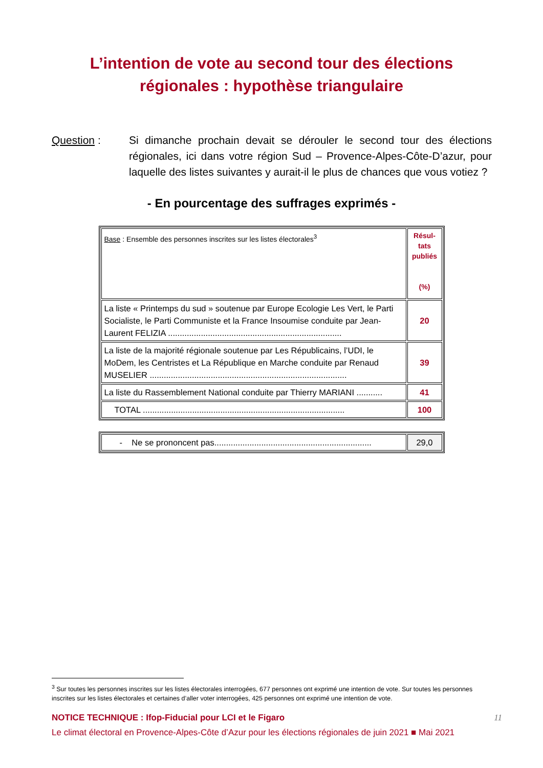L’intention de vote au second tour des élections
régionales : hypothèse triangulaire
Question : Si dimanche prochain devait se dérouler le second tour des élections régionales, ici dans votre région Sud – Provence-Alpes-Côte-D’azur, pour laquelle des listes suivantes y aurait-il le plus de chances que vous votiez ?
- En pourcentage des suffrages exprimés -
| Base : Ensemble des personnes inscrites sur les listes électorales<sup>3</sup> | Résul- tats publiés (%) |
| La liste « Printemps du sud » soutenue par Europe Ecologie Les Vert, le Parti Socialiste, le Parti Communiste et la France Insoumise conduite par Jean-Laurent FELIZIA .......................................................................... | 20 |
| La liste de la majorité régionale soutenue par Les Républicains, l’UDI, le MoDem, les Centristes et La République en Marche conduite par Renaud MUSELIER .................................................................................... | 39 |
| La liste du Rassemblement National conduite par Thierry MARIANI ........... | 41 |
| TOTAL ...................................................................................... | 100 |
| - Ne se prononcent pas................................................................... | 29,0 |
<sup>3</sup> Sur toutes les personnes inscrites sur les listes électorales interrogées, 677 personnes ont exprimé une intention de vote. Sur toutes les personnes inscrites sur les listes électorales et certaines d’aller voter interrogées, 425 personnes ont exprimé une intention de vote.
NOTICE TECHNIQUE : Ifop-Fiducial pour LCI et le Figaro 11
Le climat électoral en Provence-Alpes-Côte d’Azur pour les élections régionales de juin 2021 ■ Mai 2021